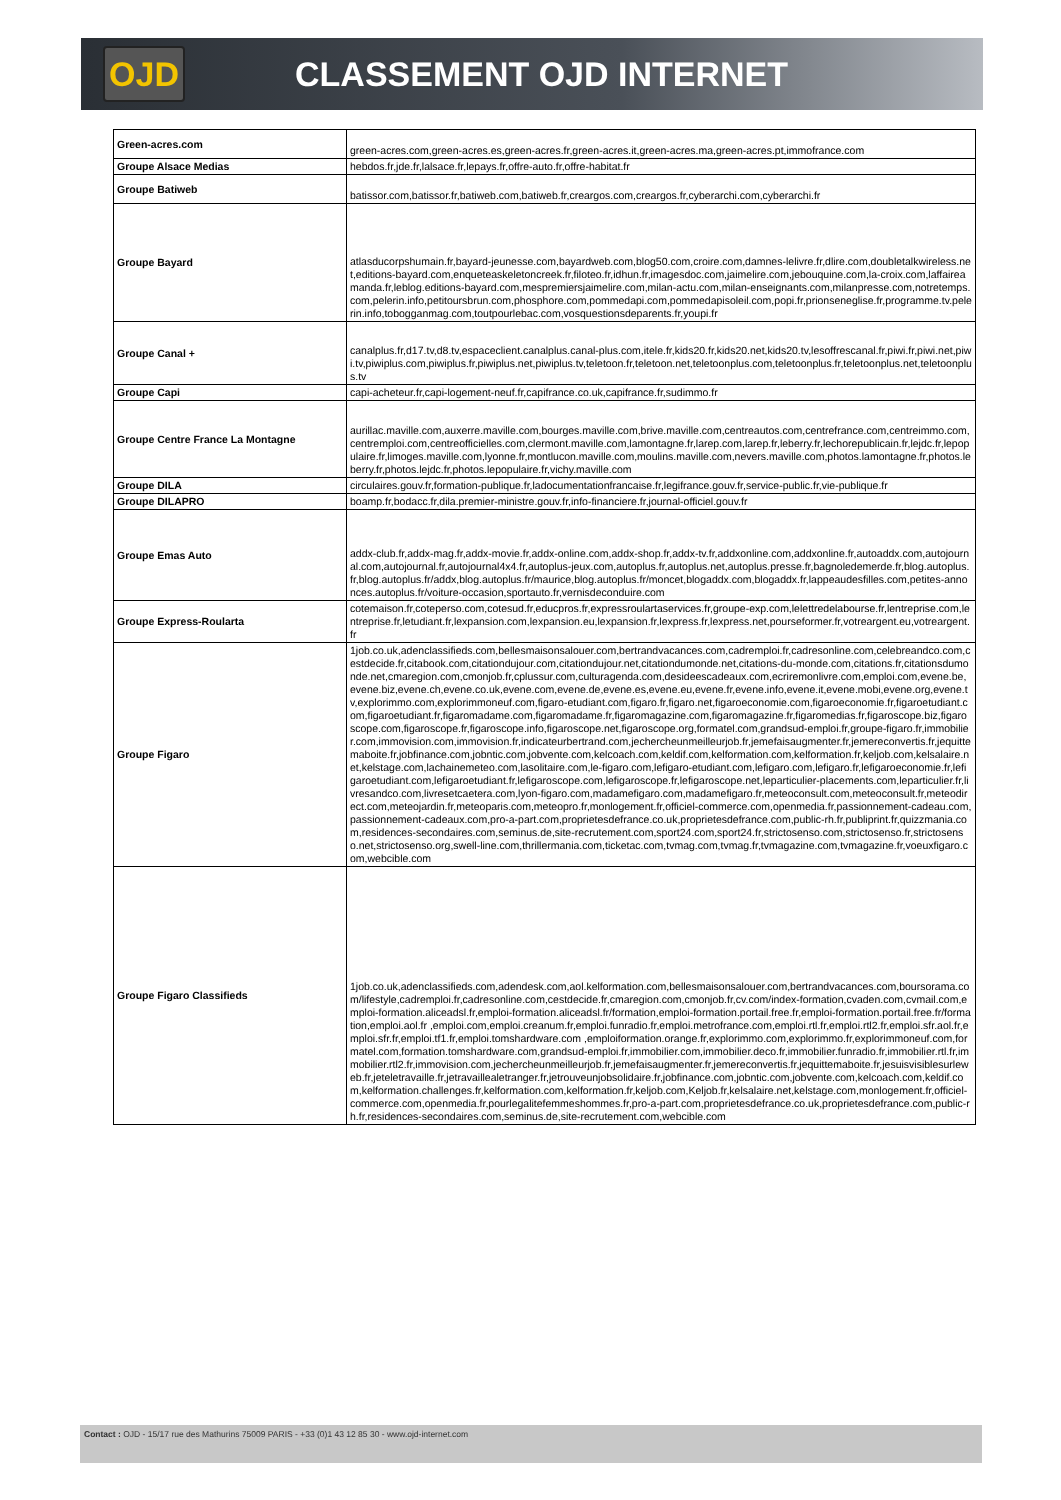OJD
CLASSEMENT OJD INTERNET
| Green-acres.com | green-acres.com,green-acres.es,green-acres.fr,green-acres.it,green-acres.ma,green-acres.pt,immofrance.com |
| Groupe Alsace Medias | hebdos.fr,jde.fr,lalsace.fr,lepays.fr,offre-auto.fr,offre-habitat.fr |
| Groupe Batiweb | batissor.com,batissor.fr,batiweb.com,batiweb.fr,creargos.com,creargos.fr,cyberarchi.com,cyberarchi.fr |
| Groupe Bayard | atlasducorpshumain.fr,bayard-jeunesse.com,bayardweb.com,blog50.com,croire.com,damnes-lelivre.fr,dlire.com,doubletalkwireless.net,editions-bayard.com,enqueteaskeletoncreek.fr,filoteo.fr,idhun.fr,imagesdoc.com,jaimelire.com,jebouquine.com,la-croix.com,laffaireamanda.fr,leblog.editions-bayard.com,mespremiersjaimelire.com,milan-actu.com,milan-enseignants.com,milanpresse.com,notretemps.com,pelerin.info,petitoursbrun.com,phosphore.com,pommedapi.com,pommedapisoleil.com,popi.fr,prionseneglise.fr,programme.tv.pelerin.info,tobogganmag.com,toutpourlebac.com,vosquestionsdeparents.fr,youpi.fr |
| Groupe Canal + | canalplus.fr,d17.tv,d8.tv,espaceclient.canalplus.canal-plus.com,itele.fr,kids20.fr,kids20.net,kids20.tv,lesoffrescanal.fr,piwi.fr,piwi.net,piwi.tv,piwiplus.com,piwiplus.fr,piwiplus.net,piwiplus.tv,teletoon.fr,teletoon.net,teletoonplus.com,teletoonplus.fr,teletoonplus.net,teletoonplus.tv |
| Groupe Capi | capi-acheteur.fr,capi-logement-neuf.fr,capifrance.co.uk,capifrance.fr,sudimmo.fr |
| Groupe Centre France La Montagne | aurillac.maville.com,auxerre.maville.com,bourges.maville.com,brive.maville.com,centreautos.com,centrefrance.com,centreimmo.com,centremploi.com,centreofficielles.com,clermont.maville.com,lamontagne.fr,larep.com,larep.fr,leberry.fr,lechorepublicain.fr,lejdc.fr,lepopulaire.fr,limoges.maville.com,lyonne.fr,montlucon.maville.com,moulins.maville.com,nevers.maville.com,photos.lamontagne.fr,photos.leberry.fr,photos.lejdc.fr,photos.lepopulaire.fr,vichy.maville.com |
| Groupe DILA | circulaires.gouv.fr,formation-publique.fr,ladocumentationfrancaise.fr,legifrance.gouv.fr,service-public.fr,vie-publique.fr |
| Groupe DILAPRO | boamp.fr,bodacc.fr,dila.premier-ministre.gouv.fr,info-financiere.fr,journal-officiel.gouv.fr |
| Groupe Emas Auto | addx-club.fr,addx-mag.fr,addx-movie.fr,addx-online.com,addx-shop.fr,addx-tv.fr,addxonline.com,addxonline.fr,autoaddx.com,autojournal.com,autojournal.fr,autojournal4x4.fr,autoplus-jeux.com,autoplus.fr,autoplus.net,autoplus.presse.fr,bagnoledemerde.fr,blog.autoplus.fr,blog.autoplus.fr/addx,blog.autoplus.fr/maurice,blog.autoplus.fr/moncet,blogaddx.com,blogaddx.fr,lappeaudesfilles.com,petites-annonces.autoplus.fr/voiture-occasion,sportauto.fr,vernisdeconduire.com |
| Groupe Express-Roularta | cotemaison.fr,coteperso.com,cotesud.fr,educpros.fr,expressroulartaservices.fr,groupe-exp.com,lelettredelabourse.fr,lentreprise.com,lentreprise.fr,letudiant.fr,lexpansion.com,lexpansion.eu,lexpansion.fr,lexpress.fr,lexpress.net,pourseformer.fr,votreargent.eu,votreargent.fr |
| Groupe Figaro | 1job.co.uk,adenclassifieds.com,bellesmaisonsalouer.com,bertrandvacances.com,cadremploi.fr,cadresonline.com,celebreandco.com,cestdecide.fr,citabook.com,citationdujour.com,citationdujour.net,citationdumonde.net,citations-du-monde.com,citations.fr,citationsdumonde.net,cmaregion.com,cmonjob.fr,cplussur.com,culturagenda.com,desideescadeaux.com,ecriremonlivre.com,emploi.com,evene.be,evene.biz,evene.ch,evene.co.uk,evene.com,evene.de,evene.es,evene.eu,evene.fr,evene.info,evene.it,evene.mobi,evene.org,evene.tv,explorimmo.com,explorimmoneuf.com,figaro-etudiant.com,figaro.fr,figaro.net,figaroeconomie.com,figaroeconomie.fr,figaroetudiant.com,figaroetudiant.fr,figaromadame.com,figaromadame.fr,figaromagazine.com,figaromagazine.fr,figaromedias.fr,figaroscope.biz,figaroscope.com,figaroscope.fr,figaroscope.info,figaroscope.net,figaroscope.org,formatel.com,grandsud-emploi.fr,groupe-figaro.fr,immobilier.com,immovision.com,immovision.fr,indicateurbertrand.com,jechercheunmeilleurjob.fr,jemefaisaugmenter.fr,jemereconvertis.fr,jequittemaboite.fr,jobfinance.com,jobntic.com,jobvente.com,kelcoach.com,keldif.com,kelformation.com,kelformation.fr,keljob.com,kelsalaire.net,kelstage.com,lachainemeteo.com,lasolitaire.com,le-figaro.com,lefigaro-etudiant.com,lefigaro.com,lefigaro.fr,lefigaroeconomie.fr,lefigaroetudiant.com,lefigaroetudiant.fr,lefigaroscope.com,lefigaroscope.fr,lefigaroscope.net,leparticulier-placements.com,leparticulier.fr,livresandco.com,livresetcaetera.com,lyon-figaro.com,madamefigaro.com,madamefigaro.fr,meteoconsult.com,meteoconsult.fr,meteodirect.com,meteojardin.fr,meteoparis.com,meteopro.fr,monlogement.fr,officiel-commerce.com,openmedia.fr,passionnement-cadeau.com,passionnement-cadeaux.com,pro-a-part.com,proprietesdefrance.co.uk,proprietesdefrance.com,public-rh.fr,publiprint.fr,quizzmania.com,residences-secondaires.com,seminus.de,site-recrutement.com,sport24.com,sport24.fr,strictosenso.com,strictosenso.fr,strictosenso.net,strictosenso.org,swell-line.com,thrillermania.com,ticketac.com,tvmag.com,tvmag.fr,tvmagazine.com,tvmagazine.fr,voeuxfigaro.com,webcible.com |
| Groupe Figaro Classifieds | 1job.co.uk,adenclassifieds.com,adendesk.com,aol.kelformation.com,bellesmaisonsalouer.com,bertrandvacances.com,boursorama.com/lifestyle,cadremploi.fr,cadresonline.com,cestdecide.fr,cmaregion.com,cmonjob.fr,cv.com/index-formation,cvaden.com,cvmail.com,emploi-formation.aliceadsl.fr,emploi-formation.aliceadsl.fr/formation,emploi-formation.portail.free.fr,emploi-formation.portail.free.fr/formation,emploi.aol.fr ,emploi.com,emploi.creanum.fr,emploi.funradio.fr,emploi.metrofrance.com,emploi.rtl.fr,emploi.rtl2.fr,emploi.sfr.aol.fr,emploi.sfr.fr,emploi.tf1.fr,emploi.tomshardware.com ,emploiformation.orange.fr,explorimmo.com,explorimmo.fr,explorimmoneuf.com,formatel.com,formation.tomshardware.com,grandsud-emploi.fr,immobilier.com,immobilier.deco.fr,immobilier.funradio.fr,immobilier.rtl.fr,immobilier.rtl2.fr,immovision.com,jechercheunmeilleurjob.fr,jemefaisaugmenter.fr,jemereconvertis.fr,jequittemaboite.fr,jesuisvisiblesurleweb.fr,jeteletravaille.fr,jetravaillealetranger.fr,jetrouveunjobsolidaire.fr,jobfinance.com,jobntic.com,jobvente.com,kelcoach.com,keldif.com,kelformation.challenges.fr,kelformation.com,kelformation.fr,keljob.com,Keljob.fr,kelsalaire.net,kelstage.com,monlogement.fr,officiel-commerce.com,openmedia.fr,pourlegalitefemmeshommes.fr,pro-a-part.com,proprietesdefrance.co.uk,proprietesdefrance.com,public-rh.fr,residences-secondaires.com,seminus.de,site-recrutement.com,webcible.com |
Contact : OJD - 15/17 rue des Mathurins 75009 PARIS - +33 (0)1 43 12 85 30 - www.ojd-internet.com